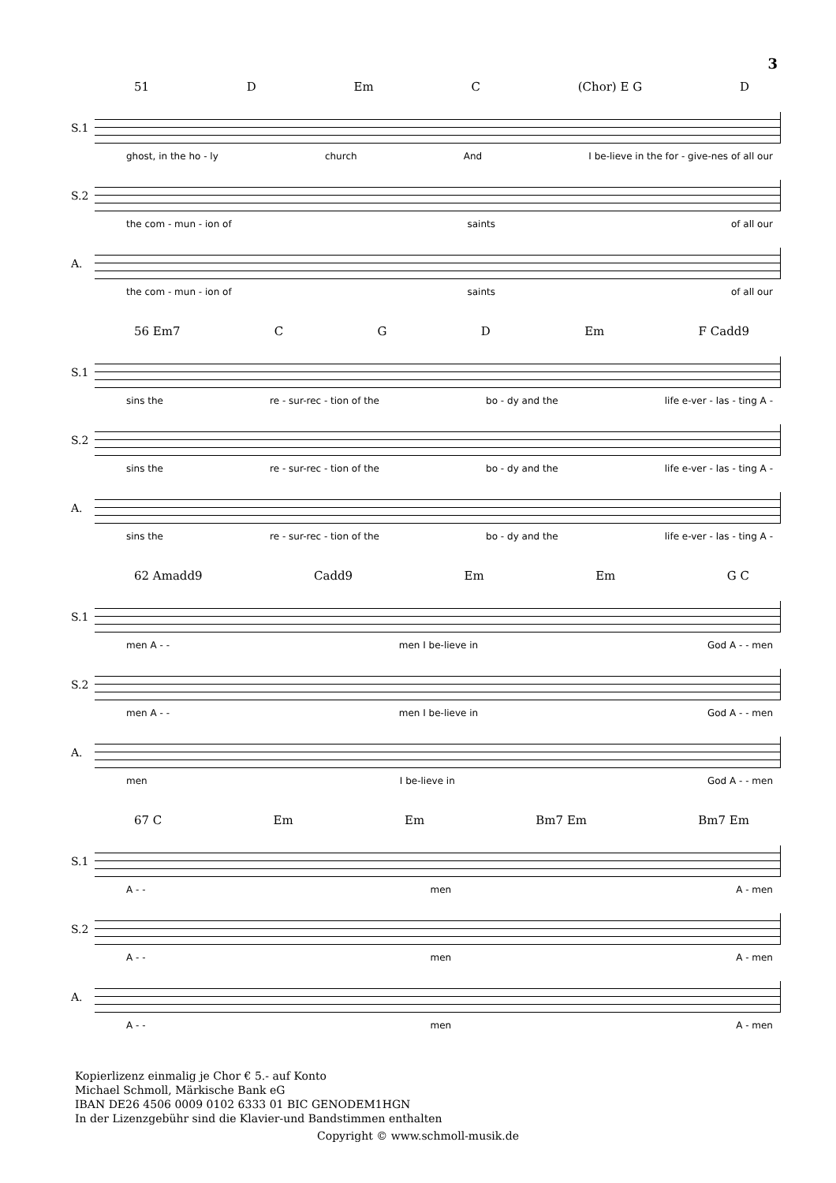3
51 D Em C (Chor) E G D
S.1
ghost, in the ho - ly church And I be-lieve in the for - give-nes of all our
S.2
the com - mun - ion of saints of all our
A.
the com - mun - ion of saints of all our
56 Em7 C G D Em F Cadd9
S.1
sins the re - sur-rec - tion of the bo - dy and the life e-ver - las - ting A -
S.2
sins the re - sur-rec - tion of the bo - dy and the life e-ver - las - ting A -
A.
sins the re - sur-rec - tion of the bo - dy and the life e-ver - las - ting A -
62 Amadd9 Cadd9 Em Em G C
S.1
men A - - men I be-lieve in God A - - men
S.2
men A - - men I be-lieve in God A - - men
A.
men I be-lieve in God A - - men
67 C Em Em Bm7 Em Bm7 Em
S.1
A - - men A - men
S.2
A - - men A - men
A.
A - - men A - men
Kopierlizenz einmalig je Chor € 5.- auf Konto
Michael Schmoll, Märkische Bank eG
IBAN DE26 4506 0009 0102 6333 01 BIC GENODEM1HGN
In der Lizenzgebühr sind die Klavier-und Bandstimmen enthalten
Copyright © www.schmoll-musik.de